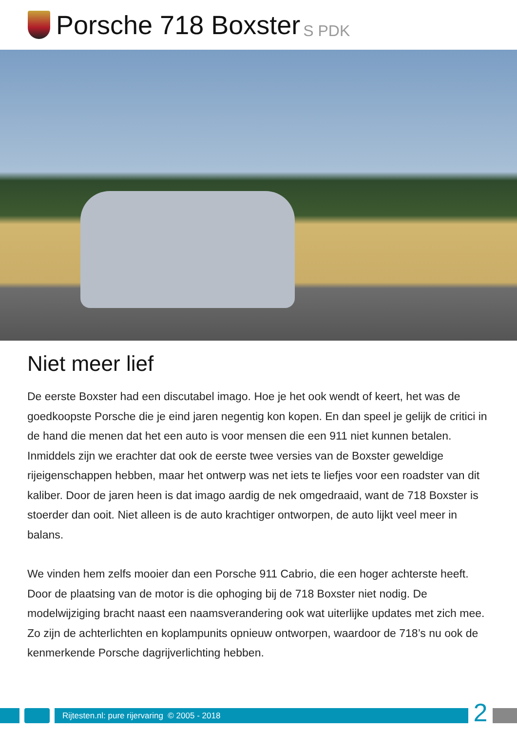Porsche 718 Boxster S PDK
Niet meer lief
De eerste Boxster had een discutabel imago. Hoe je het ook wendt of keert, het was de goedkoopste Porsche die je eind jaren negentig kon kopen. En dan speel je gelijk de critici in de hand die menen dat het een auto is voor mensen die een 911 niet kunnen betalen. Inmiddels zijn we erachter dat ook de eerste twee versies van de Boxster geweldige rijeigenschappen hebben, maar het ontwerp was net iets te liefjes voor een roadster van dit kaliber. Door de jaren heen is dat imago aardig de nek omgedraaid, want de 718 Boxster is stoerder dan ooit. Niet alleen is de auto krachtiger ontworpen, de auto lijkt veel meer in balans.
We vinden hem zelfs mooier dan een Porsche 911 Cabrio, die een hoger achterste heeft. Door de plaatsing van de motor is die ophoging bij de 718 Boxster niet nodig. De modelwijziging bracht naast een naamsverandering ook wat uiterlijke updates met zich mee. Zo zijn de achterlichten en koplampunits opnieuw ontworpen, waardoor de 718’s nu ook de kenmerkende Porsche dagrijverlichting hebben.
Rijtesten.nl: pure rijervaring © 2005 - 2018
2